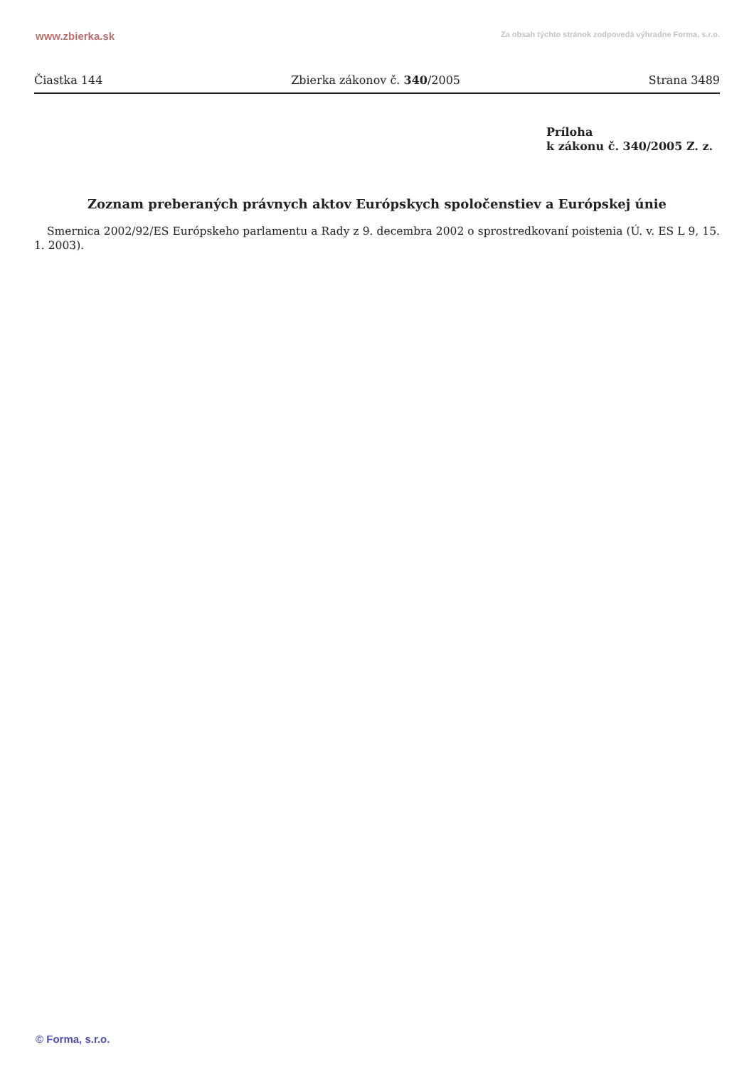www.zbierka.sk Za obsah týchto stránok zodpovedá výhradne Forma, s.r.o.
Čiastka 144 Zbierka zákonov č. 340/2005 Strana 3489
Príloha
k zákonu č. 340/2005 Z. z.
Zoznam preberaných právnych aktov Európskych spoločenstiev a Európskej únie
Smernica 2002/92/ES Európskeho parlamentu a Rady z 9. decembra 2002 o sprostredkovaní poistenia (Ú. v. ES L 9, 15. 1. 2003).
© Forma, s.r.o.